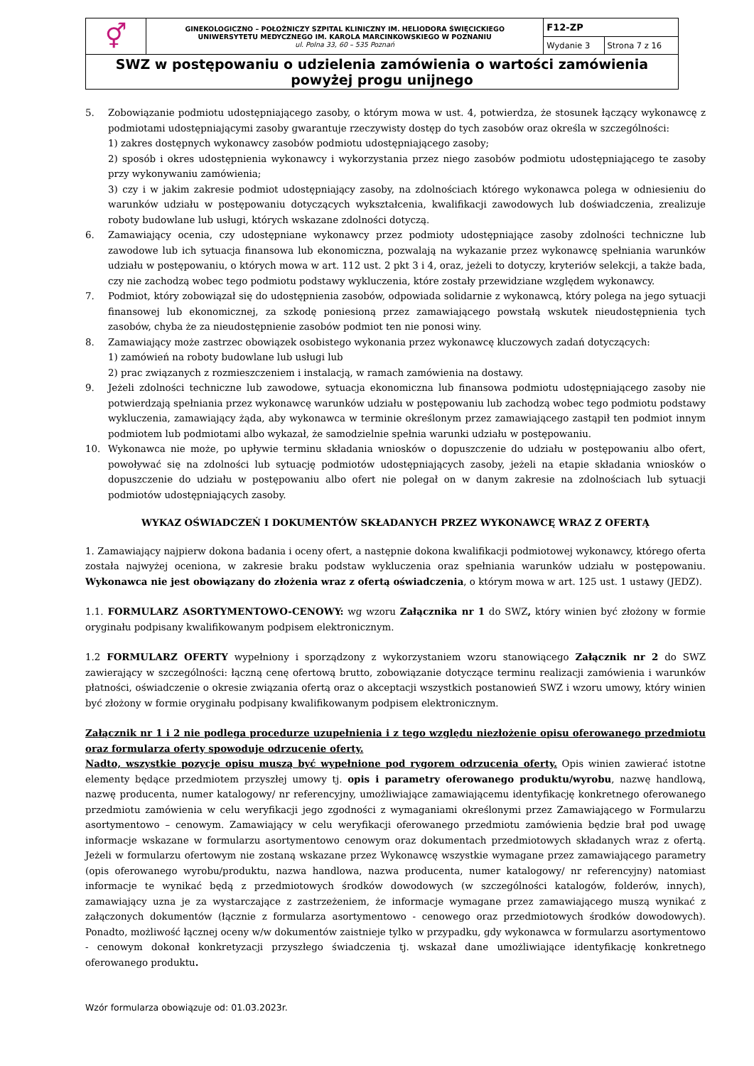| ⚥ | GINEKOLOGICZNO – POŁOŻNICZY SZPITAL KLINICZNY IM. HELIODORA ŚWIĘCICKIEGO UNIWERSYTETU MEDYCZNEGO IM. KAROLA MARCINKOWSKIEGO W POZNANIU ul. Polna 33, 60 – 535 Poznań | F12-ZP | |
| | | Wydanie 3 | Strona 7 z 16 |
| SWZ w postępowaniu o udzielenia zamówienia o wartości zamówienia powyżej progu unijnego | | | |
5. Zobowiązanie podmiotu udostępniającego zasoby, o którym mowa w ust. 4, potwierdza, że stosunek łączący wykonawcę z podmiotami udostępniającymi zasoby gwarantuje rzeczywisty dostęp do tych zasobów oraz określa w szczególności:
1) zakres dostępnych wykonawcy zasobów podmiotu udostępniającego zasoby;
2) sposób i okres udostępnienia wykonawcy i wykorzystania przez niego zasobów podmiotu udostępniającego te zasoby przy wykonywaniu zamówienia;
3) czy i w jakim zakresie podmiot udostępniający zasoby, na zdolnościach którego wykonawca polega w odniesieniu do warunków udziału w postępowaniu dotyczących wykształcenia, kwalifikacji zawodowych lub doświadczenia, zrealizuje roboty budowlane lub usługi, których wskazane zdolności dotyczą.
6. Zamawiający ocenia, czy udostępniane wykonawcy przez podmioty udostępniające zasoby zdolności techniczne lub zawodowe lub ich sytuacja finansowa lub ekonomiczna, pozwalają na wykazanie przez wykonawcę spełniania warunków udziału w postępowaniu, o których mowa w art. 112 ust. 2 pkt 3 i 4, oraz, jeżeli to dotyczy, kryteriów selekcji, a także bada, czy nie zachodzą wobec tego podmiotu podstawy wykluczenia, które zostały przewidziane względem wykonawcy.
7. Podmiot, który zobowiązał się do udostępnienia zasobów, odpowiada solidarnie z wykonawcą, który polega na jego sytuacji finansowej lub ekonomicznej, za szkodę poniesioną przez zamawiającego powstałą wskutek nieudostępnienia tych zasobów, chyba że za nieudostępnienie zasobów podmiot ten nie ponosi winy.
8. Zamawiający może zastrzec obowiązek osobistego wykonania przez wykonawcę kluczowych zadań dotyczących:
1) zamówień na roboty budowlane lub usługi lub
2) prac związanych z rozmieszczeniem i instalacją, w ramach zamówienia na dostawy.
9. Jeżeli zdolności techniczne lub zawodowe, sytuacja ekonomiczna lub finansowa podmiotu udostępniającego zasoby nie potwierdzają spełniania przez wykonawcę warunków udziału w postępowaniu lub zachodzą wobec tego podmiotu podstawy wykluczenia, zamawiający żąda, aby wykonawca w terminie określonym przez zamawiającego zastąpił ten podmiot innym podmiotem lub podmiotami albo wykazał, że samodzielnie spełnia warunki udziału w postępowaniu.
10. Wykonawca nie może, po upływie terminu składania wniosków o dopuszczenie do udziału w postępowaniu albo ofert, powoływać się na zdolności lub sytuację podmiotów udostępniających zasoby, jeżeli na etapie składania wniosków o dopuszczenie do udziału w postępowaniu albo ofert nie polegał on w danym zakresie na zdolnościach lub sytuacji podmiotów udostępniających zasoby.
WYKAZ OŚWIADCZEŃ I DOKUMENTÓW SKŁADANYCH PRZEZ WYKONAWCĘ WRAZ Z OFERTĄ
1. Zamawiający najpierw dokona badania i oceny ofert, a następnie dokona kwalifikacji podmiotowej wykonawcy, którego oferta została najwyżej oceniona, w zakresie braku podstaw wykluczenia oraz spełniania warunków udziału w postępowaniu. Wykonawca nie jest obowiązany do złożenia wraz z ofertą oświadczenia, o którym mowa w art. 125 ust. 1 ustawy (JEDZ).
1.1. FORMULARZ ASORTYMENTOWO-CENOWY: wg wzoru Załącznika nr 1 do SWZ, który winien być złożony w formie oryginału podpisany kwalifikowanym podpisem elektronicznym.
1.2 FORMULARZ OFERTY wypełniony i sporządzony z wykorzystaniem wzoru stanowiącego Załącznik nr 2 do SWZ zawierający w szczególności: łączną cenę ofertową brutto, zobowiązanie dotyczące terminu realizacji zamówienia i warunków płatności, oświadczenie o okresie związania ofertą oraz o akceptacji wszystkich postanowień SWZ i wzoru umowy, który winien być złożony w formie oryginału podpisany kwalifikowanym podpisem elektronicznym.
Załącznik nr 1 i 2 nie podlega procedurze uzupełnienia i z tego względu niezłożenie opisu oferowanego przedmiotu oraz formularza oferty spowoduje odrzucenie oferty.
Nadto, wszystkie pozycje opisu muszą być wypełnione pod rygorem odrzucenia oferty. Opis winien zawierać istotne elementy będące przedmiotem przyszłej umowy tj. opis i parametry oferowanego produktu/wyrobu, nazwę handlową, nazwę producenta, numer katalogowy/ nr referencyjny, umożliwiające zamawiającemu identyfikację konkretnego oferowanego przedmiotu zamówienia w celu weryfikacji jego zgodności z wymaganiami określonymi przez Zamawiającego w Formularzu asortymentowo – cenowym. Zamawiający w celu weryfikacji oferowanego przedmiotu zamówienia będzie brał pod uwagę informacje wskazane w formularzu asortymentowo cenowym oraz dokumentach przedmiotowych składanych wraz z ofertą. Jeżeli w formularzu ofertowym nie zostaną wskazane przez Wykonawcę wszystkie wymagane przez zamawiającego parametry (opis oferowanego wyrobu/produktu, nazwa handlowa, nazwa producenta, numer katalogowy/ nr referencyjny) natomiast informacje te wynikać będą z przedmiotowych środków dowodowych (w szczególności katalogów, folderów, innych), zamawiający uzna je za wystarczające z zastrzeżeniem, że informacje wymagane przez zamawiającego muszą wynikać z załączonych dokumentów (łącznie z formularza asortymentowo - cenowego oraz przedmiotowych środków dowodowych). Ponadto, możliwość łącznej oceny w/w dokumentów zaistnieje tylko w przypadku, gdy wykonawca w formularzu asortymentowo - cenowym dokonał konkretyzacji przyszłego świadczenia tj. wskazał dane umożliwiające identyfikację konkretnego oferowanego produktu.
Wzór formularza obowiązuje od: 01.03.2023r.